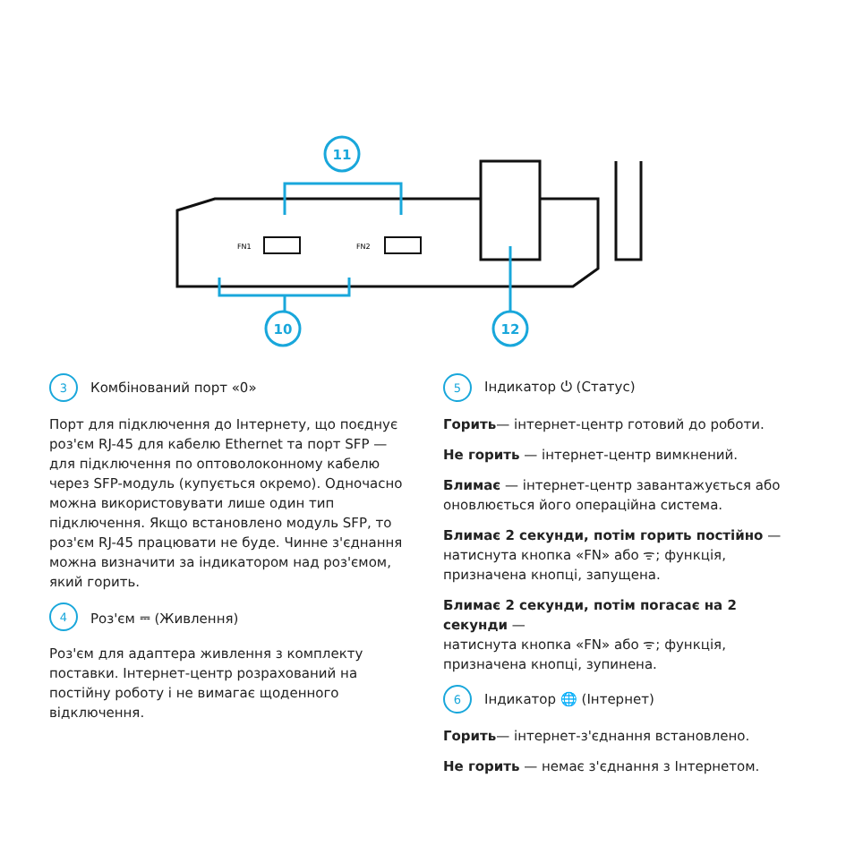FN1
FN2
11
10
12
3 Комбінований порт «0»
Порт для підключення до Інтернету, що поєднує роз'єм RJ-45 для кабелю Ethernet та порт SFP — для підключення по оптоволоконному кабелю через SFP-модуль (купується окремо). Одночасно можна використовувати лише один тип підключення. Якщо встановлено модуль SFP, то роз'єм RJ-45 працювати не буде. Чинне з'єднання можна визначити за індикатором над роз'ємом, який горить.
4 Роз'єм ⎓ (Живлення)
Роз'єм для адаптера живлення з комплекту поставки. Інтернет-центр розрахований на постійну роботу і не вимагає щоденного відключення.
5 Індикатор ⏻ (Статус)
Горить— інтернет-центр готовий до роботи.
Не горить — інтернет-центр вимкнений.
Блимає — інтернет-центр завантажується або оновлюється його операційна система.
Блимає 2 секунди, потім горить постійно — натиснута кнопка «FN» або ᯤ; функція, призначена кнопці, запущена.
Блимає 2 секунди, потім погасає на 2 секунди —
натиснута кнопка «FN» або ᯤ; функція, призначена кнопці, зупинена.
6 Індикатор 🌐 (Інтернет)
Горить— інтернет-з'єднання встановлено.
Не горить — немає з'єднання з Інтернетом.